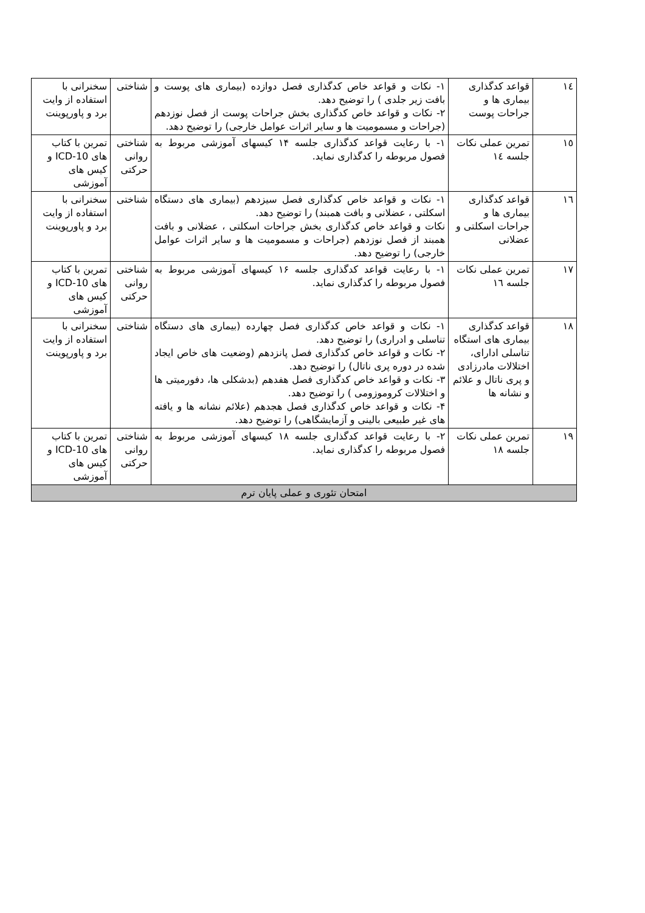| ١٤ | قواعد کدگذاری بیماری ها و جراحات پوست | ١- نکات و قواعد خاص کدگذاری فصل دوازده (بیماری های پوست و بافت زیر جلدی ) را توضیح دهد. ٢- نکات و قواعد خاص کدگذاری بخش جراحات پوست از فصل نوزدهم (جراحات و مسمومیت ها و سایر اثرات عوامل خارجی) را توضیح دهد. | شناختی | سخنرانی با استفاده از وایت برد و پاورپوینت |
| ١٥ | تمرین عملی نکات جلسه ١٤ | ١- با رعایت قواعد کدگذاری جلسه ۱۴ کیسهای آموزشی مربوط به فصول مربوطه را کدگذاری نماید. | شناختی روانی حرکتی | تمرین با کتاب های ICD-10 و کیس های آموزشی |
| ١٦ | قواعد کدگذاری بیماری ها و جراحات اسکلتی و عضلانی | ١- نکات و قواعد خاص کدگذاری فصل سیزدهم (بیماری های دستگاه اسکلتی ، عضلانی و بافت همبند) را توضیح دهد. نکات و قواعد خاص کدگذاری بخش جراحات اسکلتی ، عضلانی و بافت همبند از فصل نوزدهم (جراحات و مسمومیت ها و سایر اثرات عوامل خارجی) را توضیح دهد. | شناختی | سخنرانی با استفاده از وایت برد و پاورپوینت |
| ١٧ | تمرین عملی نکات جلسه ١٦ | ١- با رعایت قواعد کدگذاری جلسه ۱۶ کیسهای آموزشی مربوط به فصول مربوطه را کدگذاری نماید. | شناختی روانی حرکتی | تمرین با کتاب های ICD-10 و کیس های آموزشی |
| ١٨ | قواعد کدگذاری بیماری های استگاه تناسلی ادارای، اختلالات مادرزادی و پری ناتال و علائم و نشانه ها | ١- نکات و قواعد خاص کدگذاری فصل چهارده (بیماری های دستگاه تناسلی و ادراری) را توضیح دهد. ٢- نکات و قواعد خاص کدگذاری فصل پانزدهم (وضعیت های خاص ایجاد شده در دوره پری ناتال) را توضیح دهد. ٣- نکات و قواعد خاص کدگذاری فصل هفدهم (بدشکلی ها، دفورمیتی ها و اختلالات کروموزومی ) را توضیح دهد. ۴- نکات و قواعد خاص کدگذاری فصل هجدهم (علائم نشانه ها و یافته های غیر طبیعی بالینی و آزمایشگاهی) را توضیح دهد. | شناختی | سخنرانی با استفاده از وایت برد و پاورپوینت |
| ١٩ | تمرین عملی نکات جلسه ١٨ | ٢- با رعایت قواعد کدگذاری جلسه ۱۸ کیسهای آموزشی مربوط به فصول مربوطه را کدگذاری نماید. | شناختی روانی حرکتی | تمرین با کتاب های ICD-10 و کیس های آموزشی |
| امتحان تئوری و عملی پایان ترم | | | | |